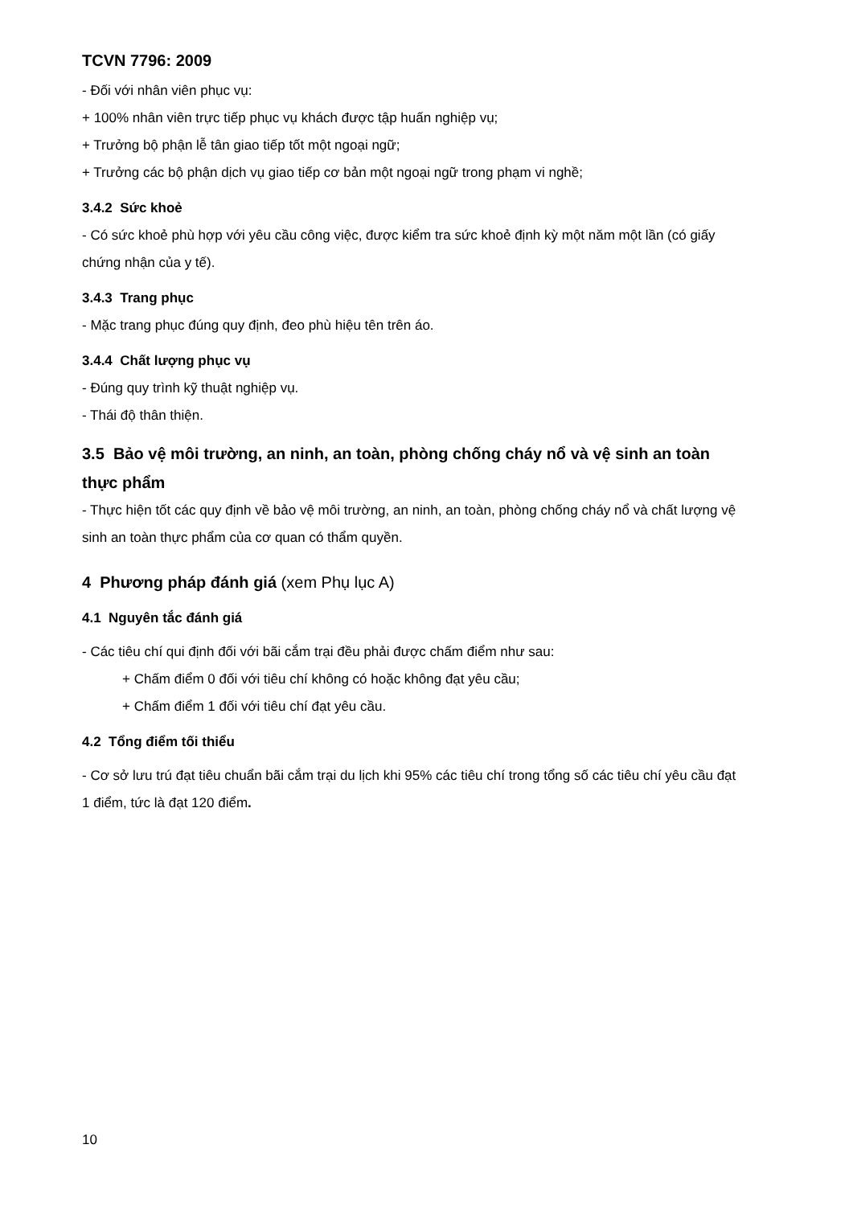TCVN 7796: 2009
- Đối với nhân viên phục vụ:
+ 100% nhân viên trực tiếp phục vụ khách được tập huấn nghiệp vụ;
+ Trưởng bộ phận lễ tân giao tiếp tốt một ngoại ngữ;
+ Trưởng các bộ phận dịch vụ giao tiếp cơ bản một ngoại ngữ trong phạm vi nghề;
3.4.2 Sức khoẻ
- Có sức khoẻ phù hợp với yêu cầu công việc, được kiểm tra sức khoẻ định kỳ một năm một lần (có giấy chứng nhận của y tế).
3.4.3 Trang phục
- Mặc trang phục đúng quy định, đeo phù hiệu tên trên áo.
3.4.4 Chất lượng phục vụ
- Đúng quy trình kỹ thuật nghiệp vụ.
- Thái độ thân thiện.
3.5 Bảo vệ môi trường, an ninh, an toàn, phòng chống cháy nổ và vệ sinh an toàn thực phẩm
- Thực hiện tốt các quy định về bảo vệ môi trường, an ninh, an toàn, phòng chống cháy nổ và chất lượng vệ sinh an toàn thực phẩm của cơ quan có thẩm quyền.
4 Phương pháp đánh giá (xem Phụ lục A)
4.1 Nguyên tắc đánh giá
- Các tiêu chí qui định đối với bãi cắm trại đều phải được chấm điểm như sau:
+ Chấm điểm 0 đối với tiêu chí không có hoặc không đạt yêu cầu;
+ Chấm điểm 1 đối với tiêu chí đạt yêu cầu.
4.2 Tổng điểm tối thiểu
- Cơ sở lưu trú đạt tiêu chuẩn bãi cắm trại du lịch khi 95% các tiêu chí trong tổng số các tiêu chí yêu cầu đạt 1 điểm, tức là đạt 120 điểm.
10